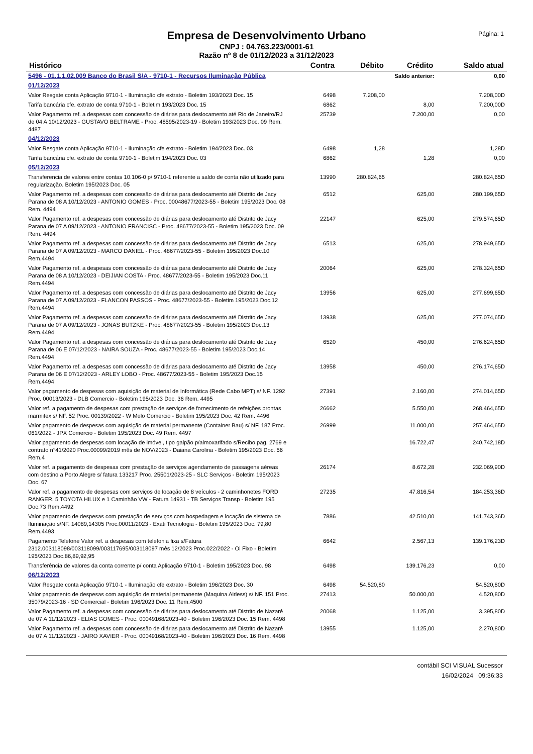Página: 1
Empresa de Desenvolvimento Urbano
CNPJ : 04.763.223/0001-61
Razão nº 8 de 01/12/2023 a 31/12/2023
| Histórico | Contra | Débito | Crédito | Saldo atual |
| --- | --- | --- | --- | --- |
| 5496 - 01.1.1.02.009 Banco do Brasil S/A - 9710-1 - Recursos Iluminação Pública | | Saldo anterior: | | 0,00 |
| 01/12/2023 | | | | |
| Valor Resgate conta Aplicação 9710-1 - Iluminação cfe extrato - Boletim 193/2023 Doc. 15 | 6498 | 7.208,00 | | 7.208,00D |
| Tarifa bancária cfe. extrato de conta 9710-1 - Boletim 193/2023 Doc. 15 | 6862 | | 8,00 | 7.200,00D |
| Valor Pagamento ref. a despesas com concessão de diárias para deslocamento até Rio de Janeiro/RJ de 04 A 10/12/2023 - GUSTAVO BELTRAME - Proc. 48595/2023-19 - Boletim 193/2023 Doc. 09 Rem. 4487 | 25739 | | 7.200,00 | 0,00 |
| 04/12/2023 | | | | |
| Valor Resgate conta Aplicação 9710-1 - Iluminação cfe extrato - Boletim 194/2023 Doc. 03 | 6498 | 1,28 | | 1,28D |
| Tarifa bancária cfe. extrato de conta 9710-1 - Boletim 194/2023 Doc. 03 | 6862 | | 1,28 | 0,00 |
| 05/12/2023 | | | | |
| Transferencia de valores entre contas 10.106-0 p/ 9710-1 referente a saldo de conta não utilizado para regularização. Boletim 195/2023 Doc. 05 | 13990 | 280.824,65 | | 280.824,65D |
| Valor Pagamento ref. a despesas com concessão de diárias para deslocamento até Distrito de Jacy Parana de 08 A 10/12/2023 - ANTONIO GOMES - Proc. 00048677/2023-55 - Boletim 195/2023 Doc. 08 Rem. 4494 | 6512 | | 625,00 | 280.199,65D |
| Valor Pagamento ref. a despesas com concessão de diárias para deslocamento até Distrito de Jacy Parana de 07 A 09/12/2023 - ANTONIO FRANCISC - Proc. 48677/2023-55 - Boletim 195/2023 Doc. 09 Rem. 4494 | 22147 | | 625,00 | 279.574,65D |
| Valor Pagamento ref. a despesas com concessão de diárias para deslocamento até Distrito de Jacy Parana de 07 A 09/12/2023 - MARCO DANIEL - Proc. 48677/2023-55 - Boletim 195/2023 Doc.10 Rem.4494 | 6513 | | 625,00 | 278.949,65D |
| Valor Pagamento ref. a despesas com concessão de diárias para deslocamento até Distrito de Jacy Parana de 08 A 10/12/2023 - DEIJIAN COSTA - Proc. 48677/2023-55 - Boletim 195/2023 Doc.11 Rem.4494 | 20064 | | 625,00 | 278.324,65D |
| Valor Pagamento ref. a despesas com concessão de diárias para deslocamento até Distrito de Jacy Parana de 07 A 09/12/2023 - FLANCON PASSOS - Proc. 48677/2023-55 - Boletim 195/2023 Doc.12 Rem.4494 | 13956 | | 625,00 | 277.699,65D |
| Valor Pagamento ref. a despesas com concessão de diárias para deslocamento até Distrito de Jacy Parana de 07 A 09/12/2023 - JONAS BUTZKE - Proc. 48677/2023-55 - Boletim 195/2023 Doc.13 Rem.4494 | 13938 | | 625,00 | 277.074,65D |
| Valor Pagamento ref. a despesas com concessão de diárias para deslocamento até Distrito de Jacy Parana de 06 E 07/12/2023 - NAIRA SOUZA - Proc. 48677/2023-55 - Boletim 195/2023 Doc.14 Rem.4494 | 6520 | | 450,00 | 276.624,65D |
| Valor Pagamento ref. a despesas com concessão de diárias para deslocamento até Distrito de Jacy Parana de 06 E 07/12/2023 - ARLEY LOBO - Proc. 48677/2023-55 - Boletim 195/2023 Doc.15 Rem.4494 | 13958 | | 450,00 | 276.174,65D |
| Valor pagamento de despesas com aquisição de material de Informática (Rede Cabo MPT) s/ NF. 1292 Proc. 00013/2023 - DLB Comercio - Boletim 195/2023 Doc. 36 Rem. 4495 | 27391 | | 2.160,00 | 274.014,65D |
| Valor ref. a pagamento de despesas com prestação de serviços de fornecimento de refeições prontas marmitex s/ NF. 52 Proc. 00139/2022 - W Melo Comercio - Boletim 195/2023 Doc. 42 Rem. 4496 | 26662 | | 5.550,00 | 268.464,65D |
| Valor pagamento de despesas com aquisição de material permanente (Container Bau) s/ NF. 187 Proc. 061/2022 - JPX Comercio - Boletim 195/2023 Doc. 49 Rem. 4497 | 26999 | | 11.000,00 | 257.464,65D |
| Valor pagamento de despesas com locação de imóvel, tipo galpão p/almoxarifado s/Recibo pag. 2769 e contrato n°41/2020 Proc.00099/2019 mês de NOV/2023 - Daiana Carolina - Boletim 195/2023 Doc. 56 Rem.4 | | | 16.722,47 | 240.742,18D |
| Valor ref. a pagamento de despesas com prestação de serviços agendamento de passagens aéreas com destino a Porto Alegre s/ fatura 133217 Proc. 25501/2023-25 - SLC Serviços - Boletim 195/2023 Doc. 67 | 26174 | | 8.672,28 | 232.069,90D |
| Valor ref. a pagamento de despesas com serviços de locação de 8 veículos - 2 caminhonetes FORD RANGER, 5 TOYOTA HILUX e 1 Caminhão VW - Fatura 14931 - TB Serviços Transp - Boletim 195 Doc.73 Rem.4492 | 27235 | | 47.816,54 | 184.253,36D |
| Valor pagamento de despesas com prestação de serviços com hospedagem e locação de sistema de Iluminação s/NF. 14089,14305 Proc.00011/2023 - Exati Tecnologia - Boletim 195/2023 Doc. 79,80 Rem.4493 | 7886 | | 42.510,00 | 141.743,36D |
| Pagamento Telefone Valor ref. a despesas com telefonia fixa s/Fatura 2312.003118098/003118099/003117695/003118097 mês 12/2023 Proc.022/2022 - Oi Fixo - Boletim 195/2023 Doc.86,89,92,95 | 6642 | | 2.567,13 | 139.176,23D |
| Transferência de valores da conta corrente p/ conta Aplicação 9710-1 - Boletim 195/2023 Doc. 98 | 6498 | | 139.176,23 | 0,00 |
| 06/12/2023 | | | | |
| Valor Resgate conta Aplicação 9710-1 - Iluminação cfe extrato - Boletim 196/2023 Doc. 30 | 6498 | 54.520,80 | | 54.520,80D |
| Valor pagamento de despesas com aquisição de material permanente (Maquina Airless) s/ NF. 151 Proc. 35079/2023-16 - SD Comercial - Boletim 196/2023 Doc. 11 Rem.4500 | 27413 | | 50.000,00 | 4.520,80D |
| Valor Pagamento ref. a despesas com concessão de diárias para deslocamento até Distrito de Nazaré de 07 A 11/12/2023 - ELIAS GOMES - Proc. 00049168/2023-40 - Boletim 196/2023 Doc. 15 Rem. 4498 | 20068 | | 1.125,00 | 3.395,80D |
| Valor Pagamento ref. a despesas com concessão de diárias para deslocamento até Distrito de Nazaré de 07 A 11/12/2023 - JAIRO XAVIER - Proc. 00049168/2023-40 - Boletim 196/2023 Doc. 16 Rem. 4498 | 13955 | | 1.125,00 | 2.270,80D |
contábil SCI VISUAL Sucessor
16/02/2024 09:36:33